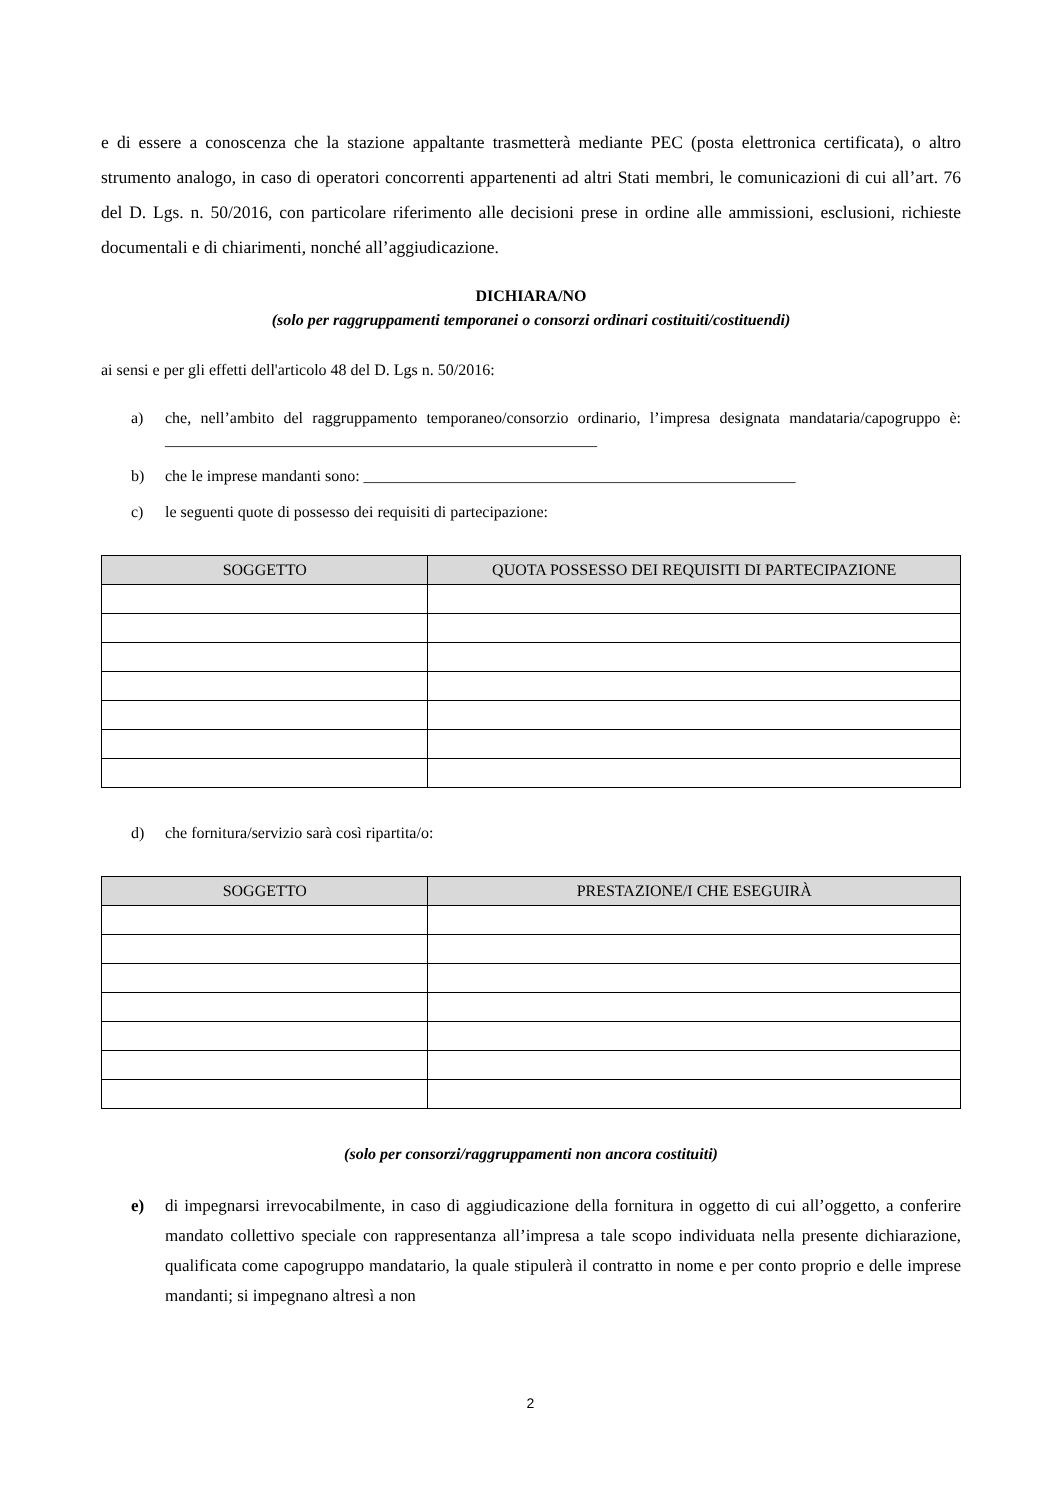e di essere a conoscenza che la stazione appaltante trasmetterà mediante PEC (posta elettronica certificata), o altro strumento analogo, in caso di operatori concorrenti appartenenti ad altri Stati membri, le comunicazioni di cui all’art. 76 del D. Lgs. n. 50/2016, con particolare riferimento alle decisioni prese in ordine alle ammissioni, esclusioni, richieste documentali e di chiarimenti, nonché all’aggiudicazione.
DICHIARA/NO
(solo per raggruppamenti temporanei o consorzi ordinari costituiti/costituendi)
ai sensi e per gli effetti dell'articolo 48 del D. Lgs n. 50/2016:
a) che, nell’ambito del raggruppamento temporaneo/consorzio ordinario, l’impresa designata mandataria/capogruppo è: ______________________________________________________
b) che le imprese mandanti sono: ______________________________________________________
c) le seguenti quote di possesso dei requisiti di partecipazione:
| SOGGETTO | QUOTA POSSESSO DEI REQUISITI DI PARTECIPAZIONE |
| --- | --- |
d) che fornitura/servizio sarà così ripartita/o:
| SOGGETTO | PRESTAZIONE/I CHE ESEGUIRÀ |
| --- | --- |
(solo per consorzi/raggruppamenti non ancora costituiti)
e) di impegnarsi irrevocabilmente, in caso di aggiudicazione della fornitura in oggetto di cui all’oggetto, a conferire mandato collettivo speciale con rappresentanza all’impresa a tale scopo individuata nella presente dichiarazione, qualificata come capogruppo mandatario, la quale stipulerà il contratto in nome e per conto proprio e delle imprese mandanti; si impegnano altresì a non
2